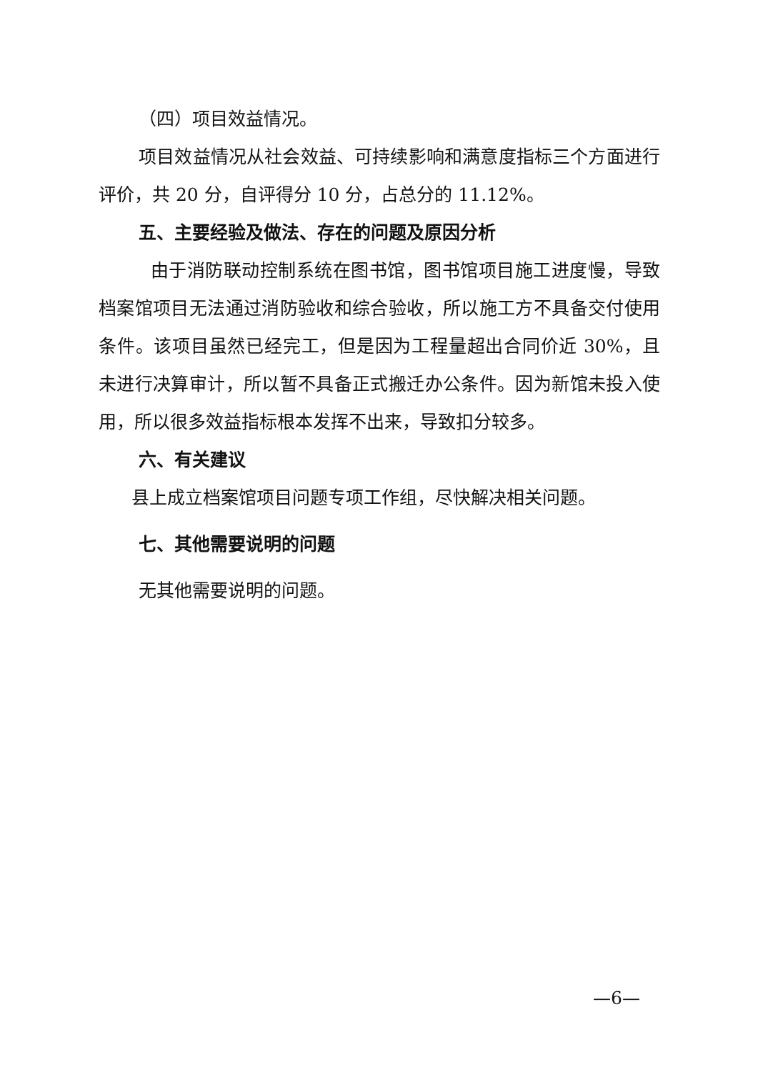（四）项目效益情况。
项目效益情况从社会效益、可持续影响和满意度指标三个方面进行评价，共 20 分，自评得分 10 分，占总分的 11.12%。
五、主要经验及做法、存在的问题及原因分析
由于消防联动控制系统在图书馆，图书馆项目施工进度慢，导致档案馆项目无法通过消防验收和综合验收，所以施工方不具备交付使用条件。该项目虽然已经完工，但是因为工程量超出合同价近 30%，且未进行决算审计，所以暂不具备正式搬迁办公条件。因为新馆未投入使用，所以很多效益指标根本发挥不出来，导致扣分较多。
六、有关建议
县上成立档案馆项目问题专项工作组，尽快解决相关问题。
七、其他需要说明的问题
无其他需要说明的问题。
—6—